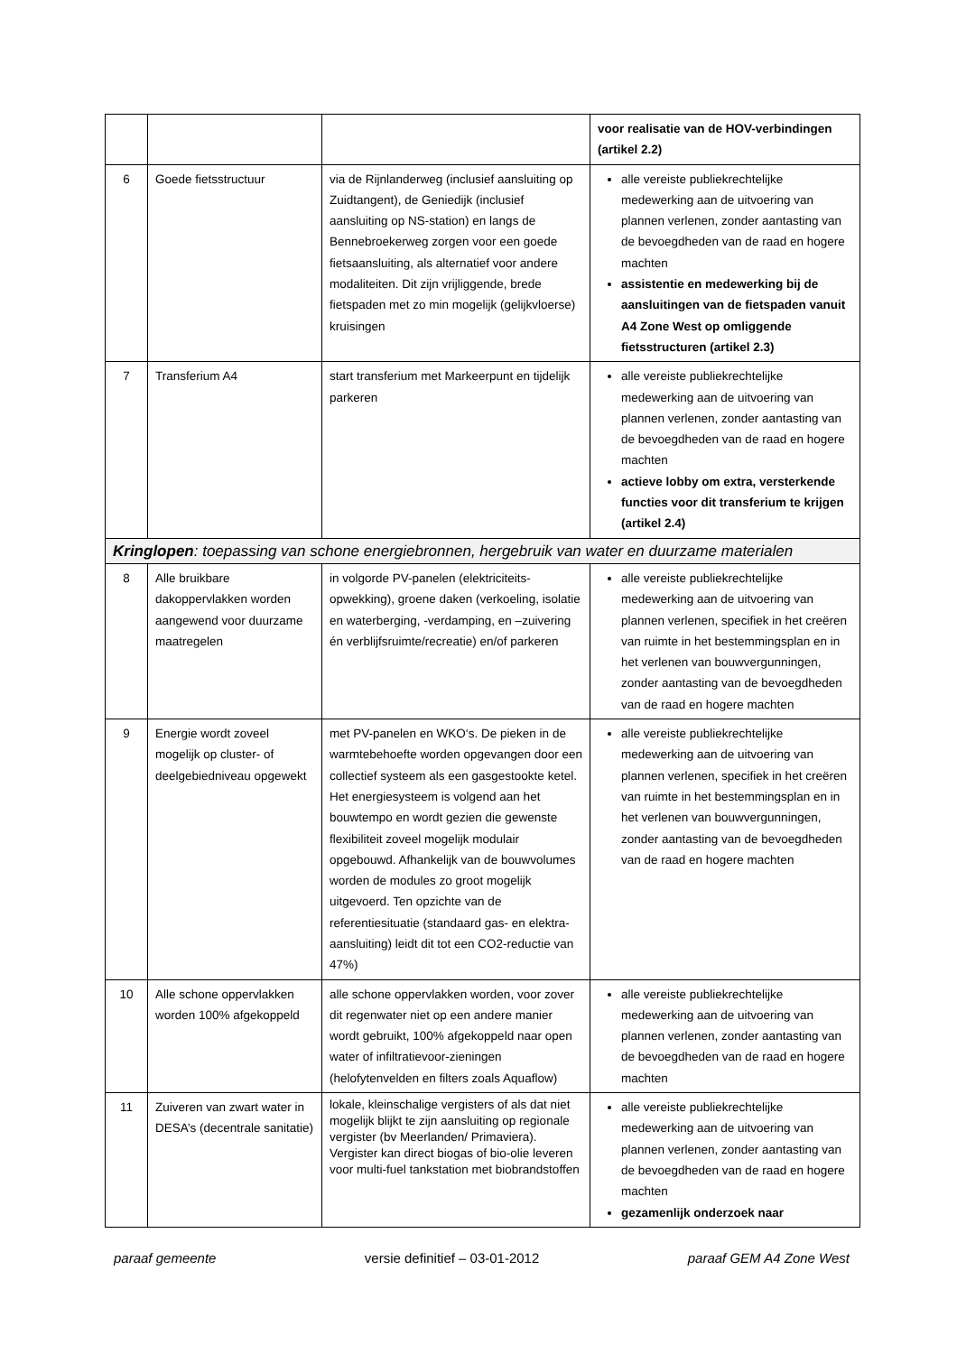| | | | voor realisatie van de HOV-verbindingen (artikel 2.2) |
| 6 | Goede fietsstructuur | via de Rijnlanderweg (inclusief aansluiting op Zuidtangent), de Geniedijk (inclusief aansluiting op NS-station) en langs de Bennebroekerweg zorgen voor een goede fietsaansluiting, als alternatief voor andere modaliteiten. Dit zijn vrijliggende, brede fietspaden met zo min mogelijk (gelijkvloerse) kruisingen | alle vereiste publiekrechtelijke medewerking aan de uitvoering van plannen verlenen, zonder aantasting van de bevoegdheden van de raad en hogere machten assistentie en medewerking bij de aansluitingen van de fietspaden vanuit A4 Zone West op omliggende fietsstructuren (artikel 2.3) |
| 7 | Transferium A4 | start transferium met Markeerpunt en tijdelijk parkeren | alle vereiste publiekrechtelijke medewerking aan de uitvoering van plannen verlenen, zonder aantasting van de bevoegdheden van de raad en hogere machten actieve lobby om extra, versterkende functies voor dit transferium te krijgen (artikel 2.4) |
| Kringlopen : toepassing van schone energiebronnen, hergebruik van water en duurzame materialen | | | |
| 8 | Alle bruikbare dakoppervlakken worden aangewend voor duurzame maatregelen | in volgorde PV-panelen (elektriciteits-opwekking), groene daken (verkoeling, isolatie en waterberging, -verdamping, en –zuivering én verblijfsruimte/recreatie) en/of parkeren | alle vereiste publiekrechtelijke medewerking aan de uitvoering van plannen verlenen, specifiek in het creëren van ruimte in het bestemmingsplan en in het verlenen van bouwvergunningen, zonder aantasting van de bevoegdheden van de raad en hogere machten |
| 9 | Energie wordt zoveel mogelijk op cluster- of deelgebiedniveau opgewekt | met PV-panelen en WKO‘s. De pieken in de warmtebehoefte worden opgevangen door een collectief systeem als een gasgestookte ketel. Het energiesysteem is volgend aan het bouwtempo en wordt gezien die gewenste flexibiliteit zoveel mogelijk modulair opgebouwd. Afhankelijk van de bouwvolumes worden de modules zo groot mogelijk uitgevoerd. Ten opzichte van de referentiesituatie (standaard gas- en elektra-aansluiting) leidt dit tot een CO2-reductie van 47%) | alle vereiste publiekrechtelijke medewerking aan de uitvoering van plannen verlenen, specifiek in het creëren van ruimte in het bestemmingsplan en in het verlenen van bouwvergunningen, zonder aantasting van de bevoegdheden van de raad en hogere machten |
| 10 | Alle schone oppervlakken worden 100% afgekoppeld | alle schone oppervlakken worden, voor zover dit regenwater niet op een andere manier wordt gebruikt, 100% afgekoppeld naar open water of infiltratievoor-zieningen (helofytenvelden en filters zoals Aquaflow) | alle vereiste publiekrechtelijke medewerking aan de uitvoering van plannen verlenen, zonder aantasting van de bevoegdheden van de raad en hogere machten |
| 11 | Zuiveren van zwart water in DESA’s (decentrale sanitatie) | lokale, kleinschalige vergisters of als dat niet mogelijk blijkt te zijn aansluiting op regionale vergister (bv Meerlanden/ Primaviera). Vergister kan direct biogas of bio-olie leveren voor multi-fuel tankstation met biobrandstoffen | alle vereiste publiekrechtelijke medewerking aan de uitvoering van plannen verlenen, zonder aantasting van de bevoegdheden van de raad en hogere machten gezamenlijk onderzoek naar |
paraaf gemeente versie definitief – 03-01-2012 paraaf GEM A4 Zone West